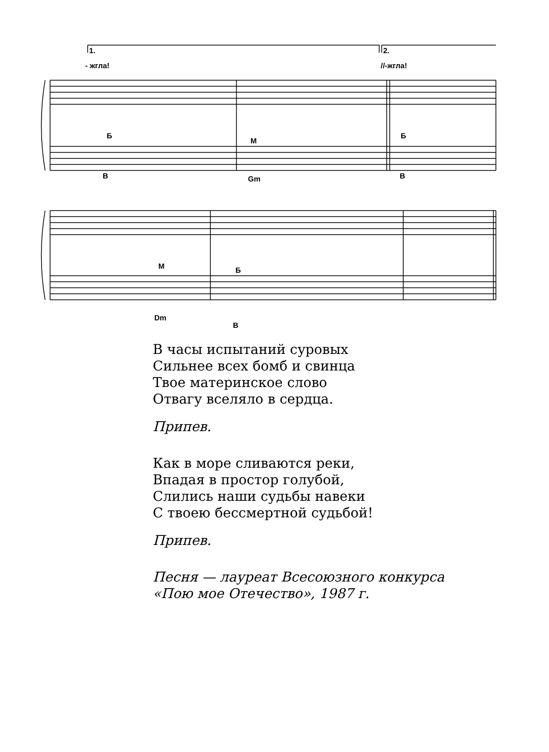1. 2.
- жгла! //-жгла!
Б
М
Б
В Gm В
М Б
Dm
В
В часы испытаний суровых
Сильнее всех бомб и свинца
Твое материнское слово
Отвагу вселяло в сердца.
Припев.
Как в море сливаются реки,
Впадая в простор голубой,
Слились наши судьбы навеки
С твоею бессмертной судьбой!
Припев.
Песня — лауреат Всесоюзного конкурса
«Пою мое Отечество», 1987 г.